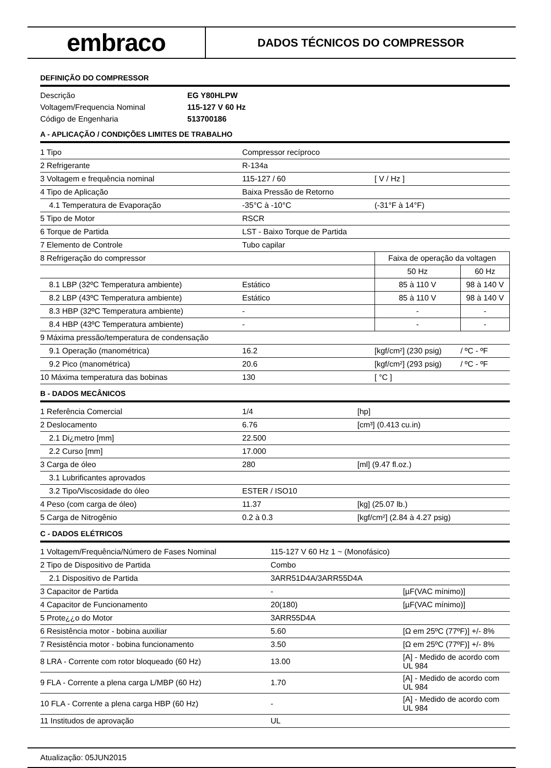embraco
DADOS TÉCNICOS DO COMPRESSOR
DEFINIÇÃO DO COMPRESSOR
| Descrição | EG Y80HLPW |
| Voltagem/Frequencia Nominal | 115-127 V 60 Hz |
| Código de Engenharia | 513700186 |
A - APLICAÇÃO / CONDIÇÕES LIMITES DE TRABALHO
| 1 Tipo | Compressor recíproco | | |
| 2 Refrigerante | R-134a | | |
| 3 Voltagem e frequência nominal | 115-127 / 60 | [ V / Hz ] | |
| 4 Tipo de Aplicação | Baixa Pressão de Retorno | | |
| 4.1 Temperatura de Evaporação | -35°C à -10°C | (-31°F à 14°F) | |
| 5 Tipo de Motor | RSCR | | |
| 6 Torque de Partida | LST - Baixo Torque de Partida | | |
| 7 Elemento de Controle | Tubo capilar | | |
| 8 Refrigeração do compressor | | Faixa de operação da voltagen | |
| | | 50 Hz | 60 Hz |
| 8.1 LBP (32ºC Temperatura ambiente) | Estático | 85 à 110 V | 98 à 140 V |
| 8.2 LBP (43ºC Temperatura ambiente) | Estático | 85 à 110 V | 98 à 140 V |
| 8.3 HBP (32ºC Temperatura ambiente) | - | - | - |
| 8.4 HBP (43ºC Temperatura ambiente) | - | - | - |
| 9 Máxima pressão/temperatura de condensação | | | |
| 9.1 Operação (manométrica) | 16.2 | [kgf/cm²] (230 psig) | / ºC - ºF |
| 9.2 Pico (manométrica) | 20.6 | [kgf/cm²] (293 psig) | / ºC - ºF |
| 10 Máxima temperatura das bobinas | 130 | [ °C ] | |
B - DADOS MECÂNICOS
| 1 Referência Comercial | 1/4 | [hp] |
| 2 Deslocamento | 6.76 | [cm³] (0.413 cu.in) |
| 2.1 Di¿metro [mm] | 22.500 | |
| 2.2 Curso [mm] | 17.000 | |
| 3 Carga de óleo | 280 | [ml] (9.47 fl.oz.) |
| 3.1 Lubrificantes aprovados | | |
| 3.2 Tipo/Viscosidade do óleo | ESTER / ISO10 | |
| 4 Peso (com carga de óleo) | 11.37 | [kg] (25.07 lb.) |
| 5 Carga de Nitrogênio | 0.2 à 0.3 | [kgf/cm²] (2.84 à 4.27 psig) |
C - DADOS ELÉTRICOS
| 1 Voltagem/Frequência/Número de Fases Nominal | 115-127 V 60 Hz 1 ~ (Monofásico) | |
| 2 Tipo de Dispositivo de Partida | Combo | |
| 2.1 Dispositivo de Partida | 3ARR51D4A/3ARR55D4A | |
| 3 Capacitor de Partida | - | [µF(VAC mínimo)] |
| 4 Capacitor de Funcionamento | 20(180) | [µF(VAC mínimo)] |
| 5 Prote¿¿o do Motor | 3ARR55D4A | |
| 6 Resistência motor - bobina auxiliar | 5.60 | [Ω em 25ºC (77ºF)] +/- 8% |
| 7 Resistência motor - bobina funcionamento | 3.50 | [Ω em 25ºC (77ºF)] +/- 8% |
| 8 LRA - Corrente com rotor bloqueado (60 Hz) | 13.00 | [A] - Medido de acordo com UL 984 |
| 9 FLA - Corrente a plena carga L/MBP (60 Hz) | 1.70 | [A] - Medido de acordo com UL 984 |
| 10 FLA - Corrente a plena carga HBP (60 Hz) | - | [A] - Medido de acordo com UL 984 |
| 11 Institudos de aprovação | UL | |
Atualização: 05JUN2015